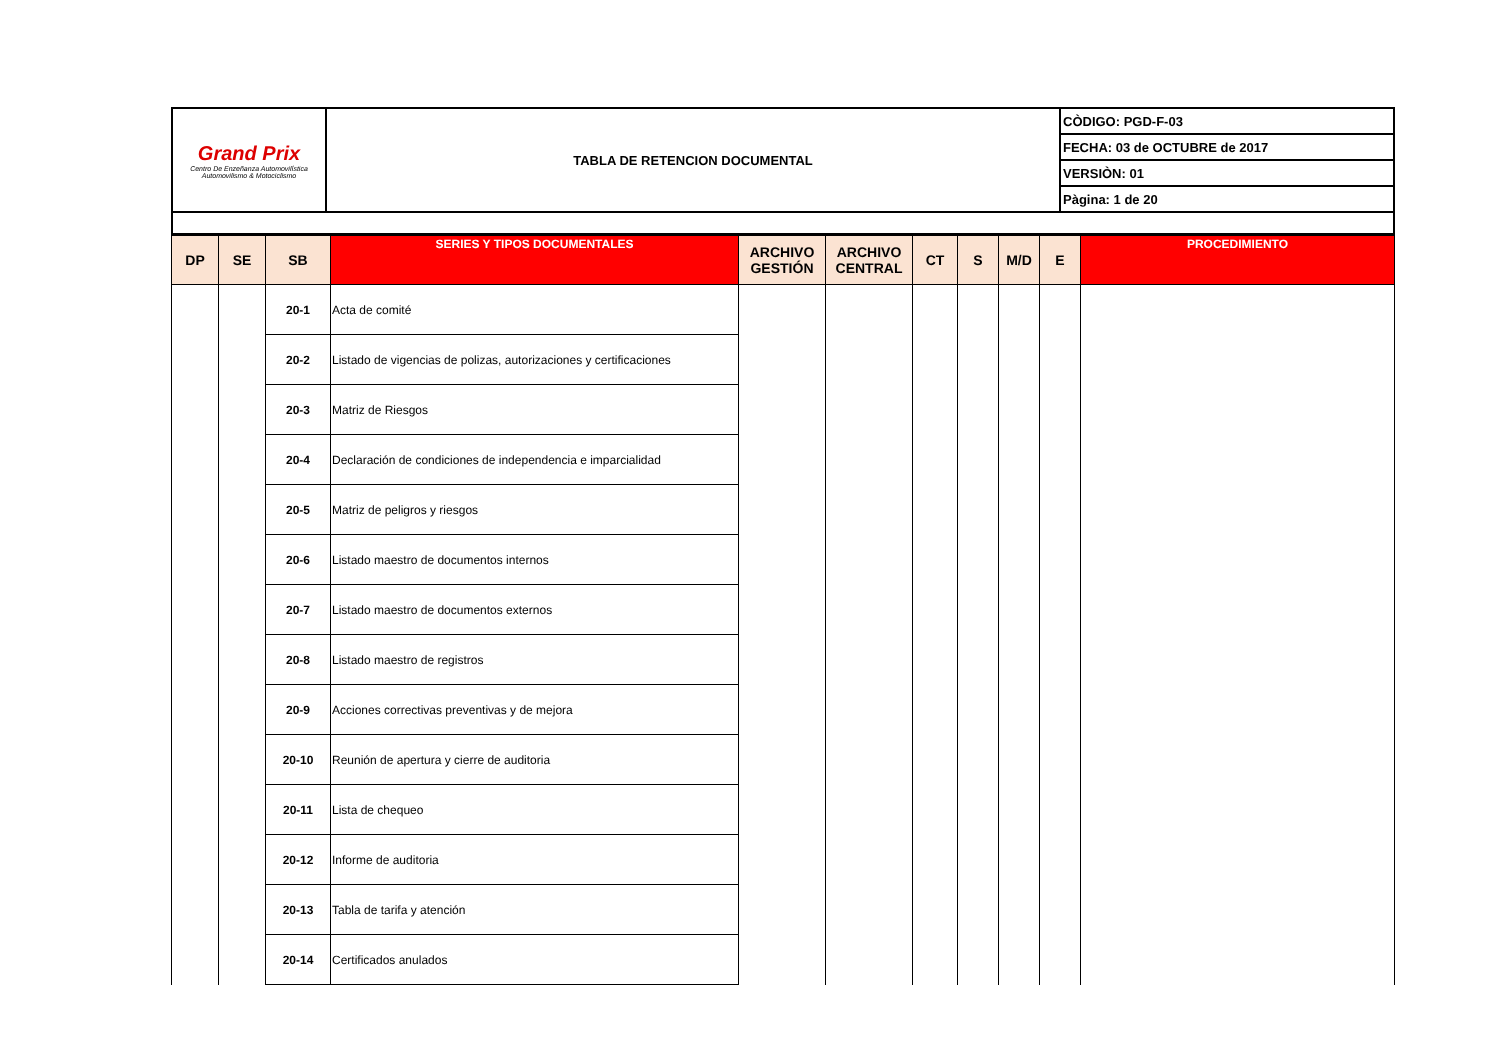| Grand Prix Centro De Enzeñanza Automovilística Automovilismo & Motociclismo | TABLA DE RETENCION DOCUMENTAL | CÒDIGO: PGD-F-03 |
| | | FECHA: 03 de OCTUBRE de 2017 |
| | | VERSIÒN: 01 |
| | | Pàgina: 1 de 20 |
| DP | SE | SB | SERIES Y TIPOS DOCUMENTALES | ARCHIVO GESTIÓN | ARCHIVO CENTRAL | CT | S | M/D | E | PROCEDIMIENTO |
| --- | --- | --- | --- | --- | --- | --- | --- | --- | --- | --- |
| | | 20-1 | Acta de comité | | | | | | | |
| | | 20-2 | Listado de vigencias de polizas, autorizaciones y certificaciones | | | | | | | |
| | | 20-3 | Matriz de Riesgos | | | | | | | |
| | | 20-4 | Declaración de condiciones de independencia e imparcialidad | | | | | | | |
| | | 20-5 | Matriz de peligros y riesgos | | | | | | | |
| | | 20-6 | Listado maestro de documentos internos | | | | | | | |
| | | 20-7 | Listado maestro de documentos externos | | | | | | | |
| | | 20-8 | Listado maestro de registros | | | | | | | |
| | | 20-9 | Acciones correctivas preventivas y de mejora | | | | | | | |
| | | 20-10 | Reunión de apertura y cierre de auditoria | | | | | | | |
| | | 20-11 | Lista de chequeo | | | | | | | |
| | | 20-12 | Informe de auditoria | | | | | | | |
| | | 20-13 | Tabla de tarifa y atención | | | | | | | |
| | | 20-14 | Certificados anulados | | | | | | | |